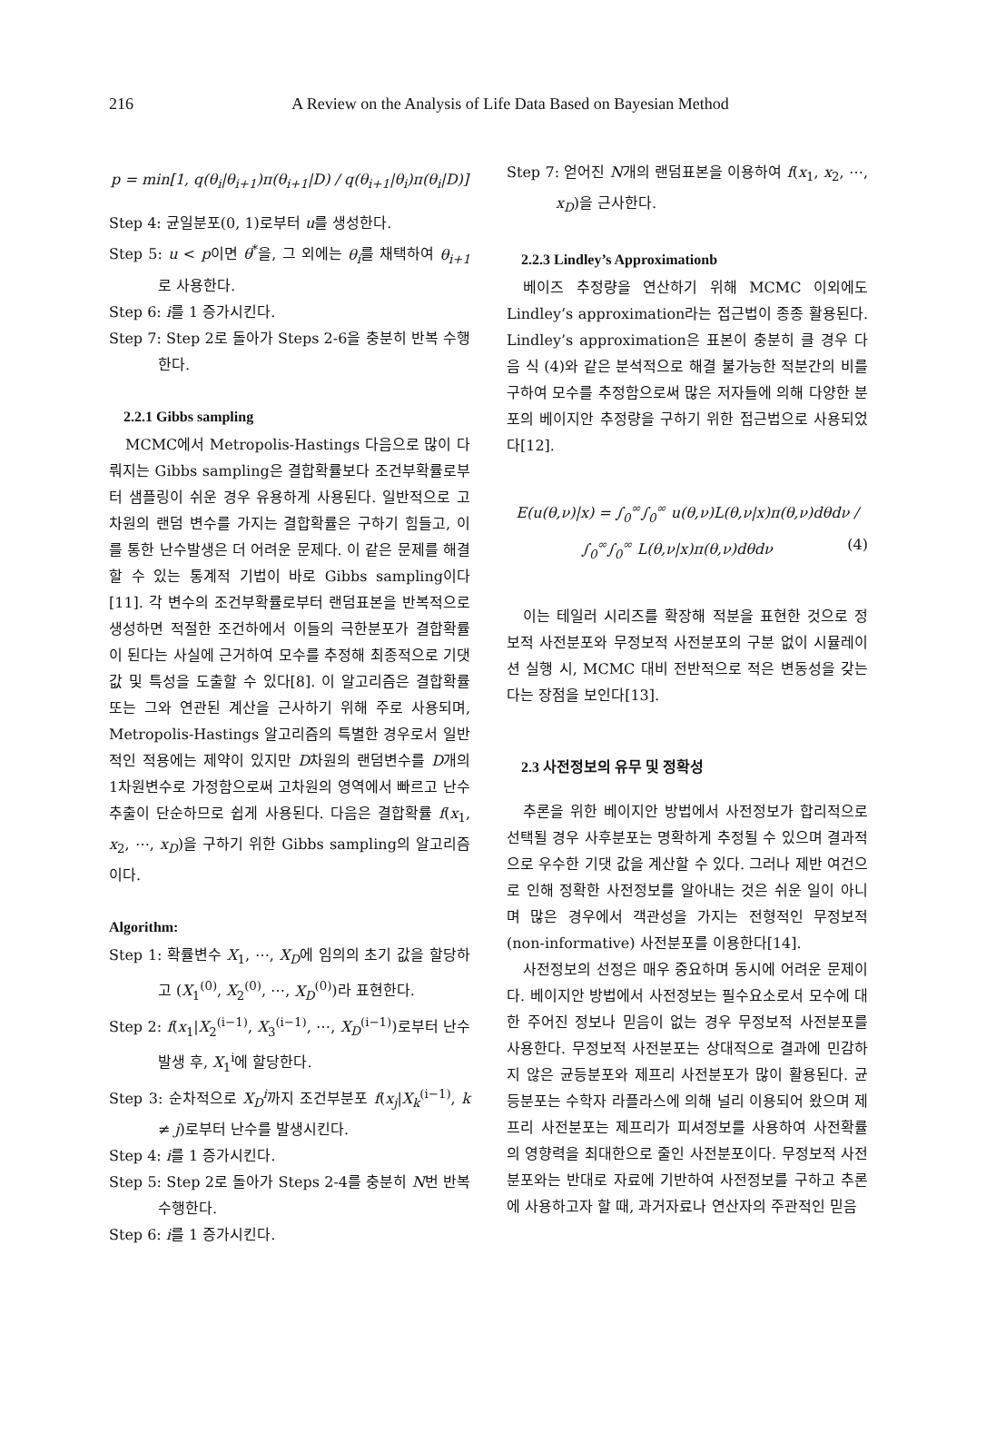216
A Review on the Analysis of Life Data Based on Bayesian Method
p = min[1, q(θ<sub>i</sub>|θ<sub>i+1</sub>)π(θ<sub>i+1</sub>|D) / q(θ<sub>i+1</sub>|θ<sub>i</sub>)π(θ<sub>i</sub>|D)]
Step 4: 균일분포(0, 1)로부터 u를 생성한다.
Step 5: u < p이면 θ<sup>*</sup>을, 그 외에는 θ<sub>i</sub>를 채택하여 θ<sub>i+1</sub>로 사용한다.
Step 6: i를 1 증가시킨다.
Step 7: Step 2로 돌아가 Steps 2-6을 충분히 반복 수행한다.
2.2.1 Gibbs sampling
MCMC에서 Metropolis-Hastings 다음으로 많이 다뤄지는 Gibbs sampling은 결합확률보다 조건부확률로부터 샘플링이 쉬운 경우 유용하게 사용된다. 일반적으로 고차원의 랜덤 변수를 가지는 결합확률은 구하기 힘들고, 이를 통한 난수발생은 더 어려운 문제다. 이 같은 문제를 해결할 수 있는 통계적 기법이 바로 Gibbs sampling이다[11]. 각 변수의 조건부확률로부터 랜덤표본을 반복적으로 생성하면 적절한 조건하에서 이들의 극한분포가 결합확률이 된다는 사실에 근거하여 모수를 추정해 최종적으로 기댓 값 및 특성을 도출할 수 있다[8]. 이 알고리즘은 결합확률 또는 그와 연관된 계산을 근사하기 위해 주로 사용되며, Metropolis-Hastings 알고리즘의 특별한 경우로서 일반적인 적용에는 제약이 있지만 D차원의 랜덤변수를 D개의 1차원변수로 가정함으로써 고차원의 영역에서 빠르고 난수 추출이 단순하므로 쉽게 사용된다. 다음은 결합확률 f(x<sub>1</sub>, x<sub>2</sub>, ⋯, x<sub>D</sub>)을 구하기 위한 Gibbs sampling의 알고리즘이다.
Algorithm:
Step 1: 확률변수 X<sub>1</sub>, ⋯, X<sub>D</sub>에 임의의 초기 값을 할당하고 (X<sub>1</sub><sup>(0)</sup>, X<sub>2</sub><sup>(0)</sup>, ⋯, X<sub>D</sub><sup>(0)</sup>)라 표현한다.
Step 2: f(x<sub>1</sub>|X<sub>2</sub><sup>(i−1)</sup>, X<sub>3</sub><sup>(i−1)</sup>, ⋯, X<sub>D</sub><sup>(i−1)</sup>)로부터 난수발생 후, X<sub>1</sub><sup>i</sup>에 할당한다.
Step 3: 순차적으로 X<sub>D</sub><sup>i</sup>까지 조건부분포 f(x<sub>j</sub>|X<sub>k</sub><sup>(i−1)</sup>, k ≠ j)로부터 난수를 발생시킨다.
Step 4: i를 1 증가시킨다.
Step 5: Step 2로 돌아가 Steps 2-4를 충분히 N번 반복 수행한다.
Step 6: i를 1 증가시킨다.
Step 7: 얻어진 N개의 랜덤표본을 이용하여 f(x<sub>1</sub>, x<sub>2</sub>, ⋯, x<sub>D</sub>)을 근사한다.
2.2.3 Lindley’s Approximationb
베이즈 추정량을 연산하기 위해 MCMC 이외에도 Lindley’s approximation라는 접근법이 종종 활용된다. Lindley’s approximation은 표본이 충분히 클 경우 다음 식 (4)와 같은 분석적으로 해결 불가능한 적분간의 비를 구하여 모수를 추정함으로써 많은 저자들에 의해 다양한 분포의 베이지안 추정량을 구하기 위한 접근법으로 사용되었다[12].
E(u(θ,ν)|x) = ∫<sub>0</sub><sup>∞</sup>∫<sub>0</sub><sup>∞</sup> u(θ,ν)L(θ,ν|x)π(θ,ν)dθdν / ∫<sub>0</sub><sup>∞</sup>∫<sub>0</sub><sup>∞</sup> L(θ,ν|x)π(θ,ν)dθdν (4)
이는 테일러 시리즈를 확장해 적분을 표현한 것으로 정보적 사전분포와 무정보적 사전분포의 구분 없이 시뮬레이션 실행 시, MCMC 대비 전반적으로 적은 변동성을 갖는다는 장점을 보인다[13].
2.3 사전정보의 유무 및 정확성
추론을 위한 베이지안 방법에서 사전정보가 합리적으로 선택될 경우 사후분포는 명확하게 추정될 수 있으며 결과적으로 우수한 기댓 값을 계산할 수 있다. 그러나 제반 여건으로 인해 정확한 사전정보를 알아내는 것은 쉬운 일이 아니며 많은 경우에서 객관성을 가지는 전형적인 무정보적(non-informative) 사전분포를 이용한다[14].
사전정보의 선정은 매우 중요하며 동시에 어려운 문제이다. 베이지안 방법에서 사전정보는 필수요소로서 모수에 대한 주어진 정보나 믿음이 없는 경우 무정보적 사전분포를 사용한다. 무정보적 사전분포는 상대적으로 결과에 민감하지 않은 균등분포와 제프리 사전분포가 많이 활용된다. 균등분포는 수학자 라플라스에 의해 널리 이용되어 왔으며 제프리 사전분포는 제프리가 피셔정보를 사용하여 사전확률의 영향력을 최대한으로 줄인 사전분포이다. 무정보적 사전분포와는 반대로 자료에 기반하여 사전정보를 구하고 추론에 사용하고자 할 때, 과거자료나 연산자의 주관적인 믿음